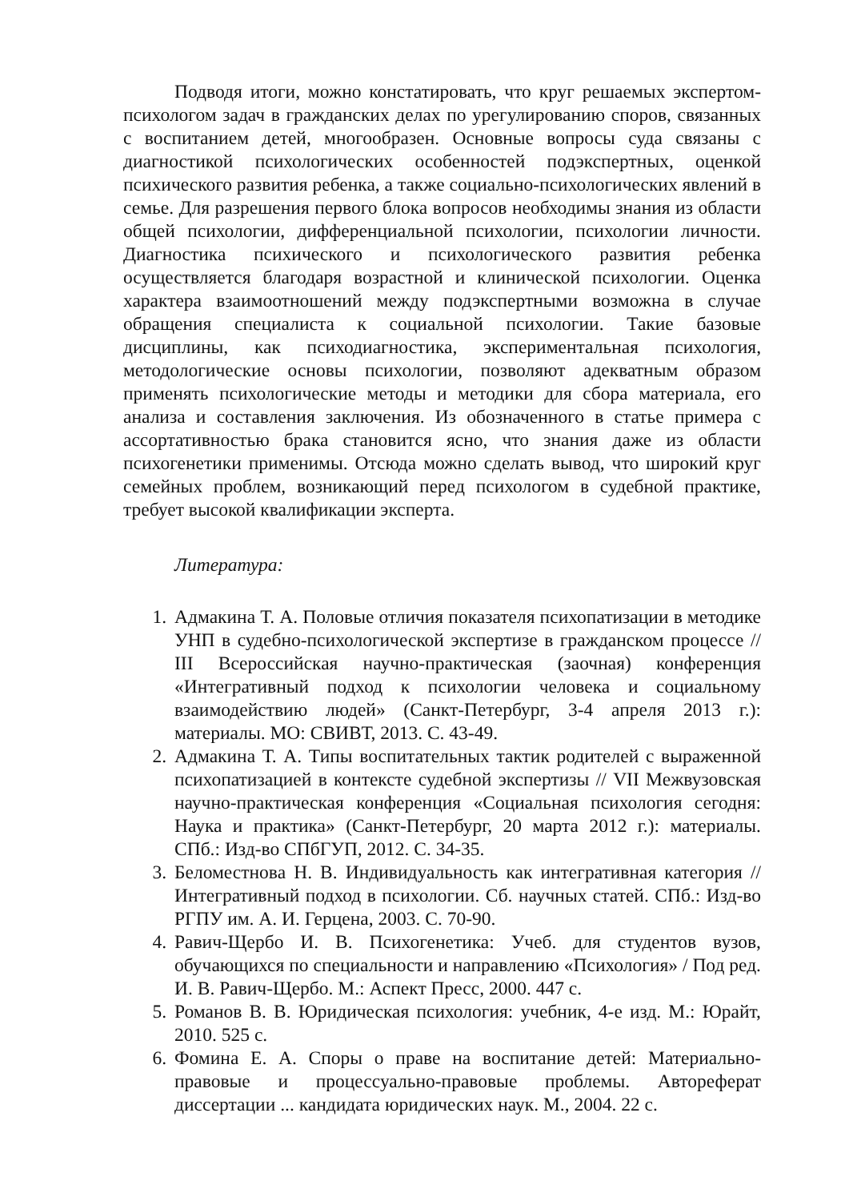Подводя итоги, можно констатировать, что круг решаемых экспертом-психологом задач в гражданских делах по урегулированию споров, связанных с воспитанием детей, многообразен. Основные вопросы суда связаны с диагностикой психологических особенностей подэкспертных, оценкой психического развития ребенка, а также социально-психологических явлений в семье. Для разрешения первого блока вопросов необходимы знания из области общей психологии, дифференциальной психологии, психологии личности. Диагностика психического и психологического развития ребенка осуществляется благодаря возрастной и клинической психологии. Оценка характера взаимоотношений между подэкспертными возможна в случае обращения специалиста к социальной психологии. Такие базовые дисциплины, как психодиагностика, экспериментальная психология, методологические основы психологии, позволяют адекватным образом применять психологические методы и методики для сбора материала, его анализа и составления заключения. Из обозначенного в статье примера с ассортативностью брака становится ясно, что знания даже из области психогенетики применимы. Отсюда можно сделать вывод, что широкий круг семейных проблем, возникающий перед психологом в судебной практике, требует высокой квалификации эксперта.
Литература:
1. Адмакина Т. А. Половые отличия показателя психопатизации в методике УНП в судебно-психологической экспертизе в гражданском процессе // III Всероссийская научно-практическая (заочная) конференция «Интегративный подход к психологии человека и социальному взаимодействию людей» (Санкт-Петербург, 3-4 апреля 2013 г.): материалы. МО: СВИВТ, 2013. С. 43-49.
2. Адмакина Т. А. Типы воспитательных тактик родителей с выраженной психопатизацией в контексте судебной экспертизы // VII Межвузовская научно-практическая конференция «Социальная психология сегодня: Наука и практика» (Санкт-Петербург, 20 марта 2012 г.): материалы. СПб.: Изд-во СПбГУП, 2012. С. 34-35.
3. Беломестнова Н. В. Индивидуальность как интегративная категория // Интегративный подход в психологии. Сб. научных статей. СПб.: Изд-во РГПУ им. А. И. Герцена, 2003. С. 70-90.
4. Равич-Щербо И. В. Психогенетика: Учеб. для студентов вузов, обучающихся по специальности и направлению «Психология» / Под ред. И. В. Равич-Щербо. М.: Аспект Пресс, 2000. 447 с.
5. Романов В. В. Юридическая психология: учебник, 4-е изд. М.: Юрайт, 2010. 525 с.
6. Фомина Е. А. Споры о праве на воспитание детей: Материально-правовые и процессуально-правовые проблемы. Автореферат диссертации ... кандидата юридических наук. М., 2004. 22 с.